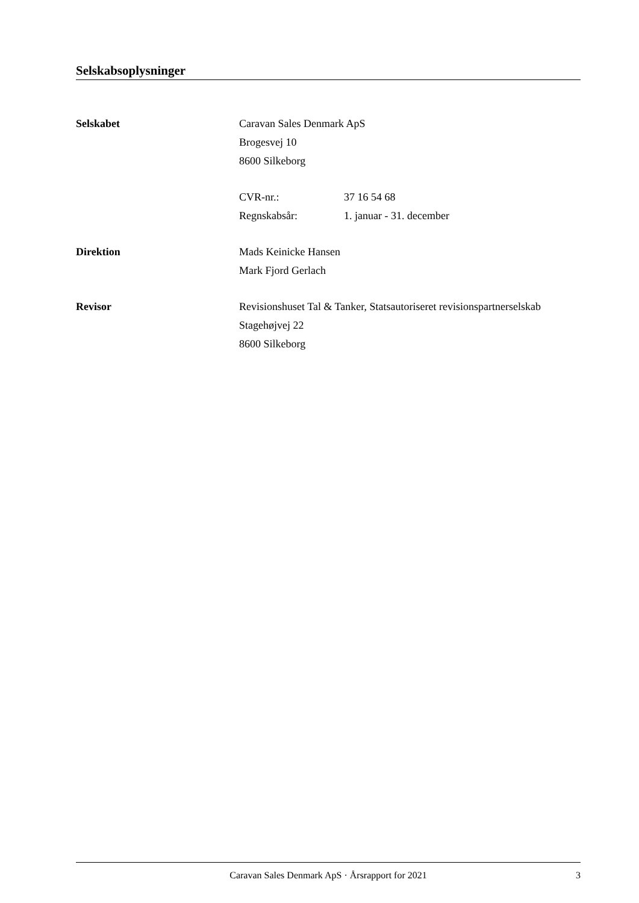Selskabsoplysninger
Selskabet Caravan Sales Denmark ApS
Brogesvej 10
8600 Silkeborg
CVR-nr.: 37 16 54 68
Regnskabsår: 1. januar - 31. december
Direktion Mads Keinicke Hansen
Mark Fjord Gerlach
Revisor Revisionshuset Tal & Tanker, Statsautoriseret revisionspartnerselskab
Stagehøjvej 22
8600 Silkeborg
Caravan Sales Denmark ApS · Årsrapport for 2021 3